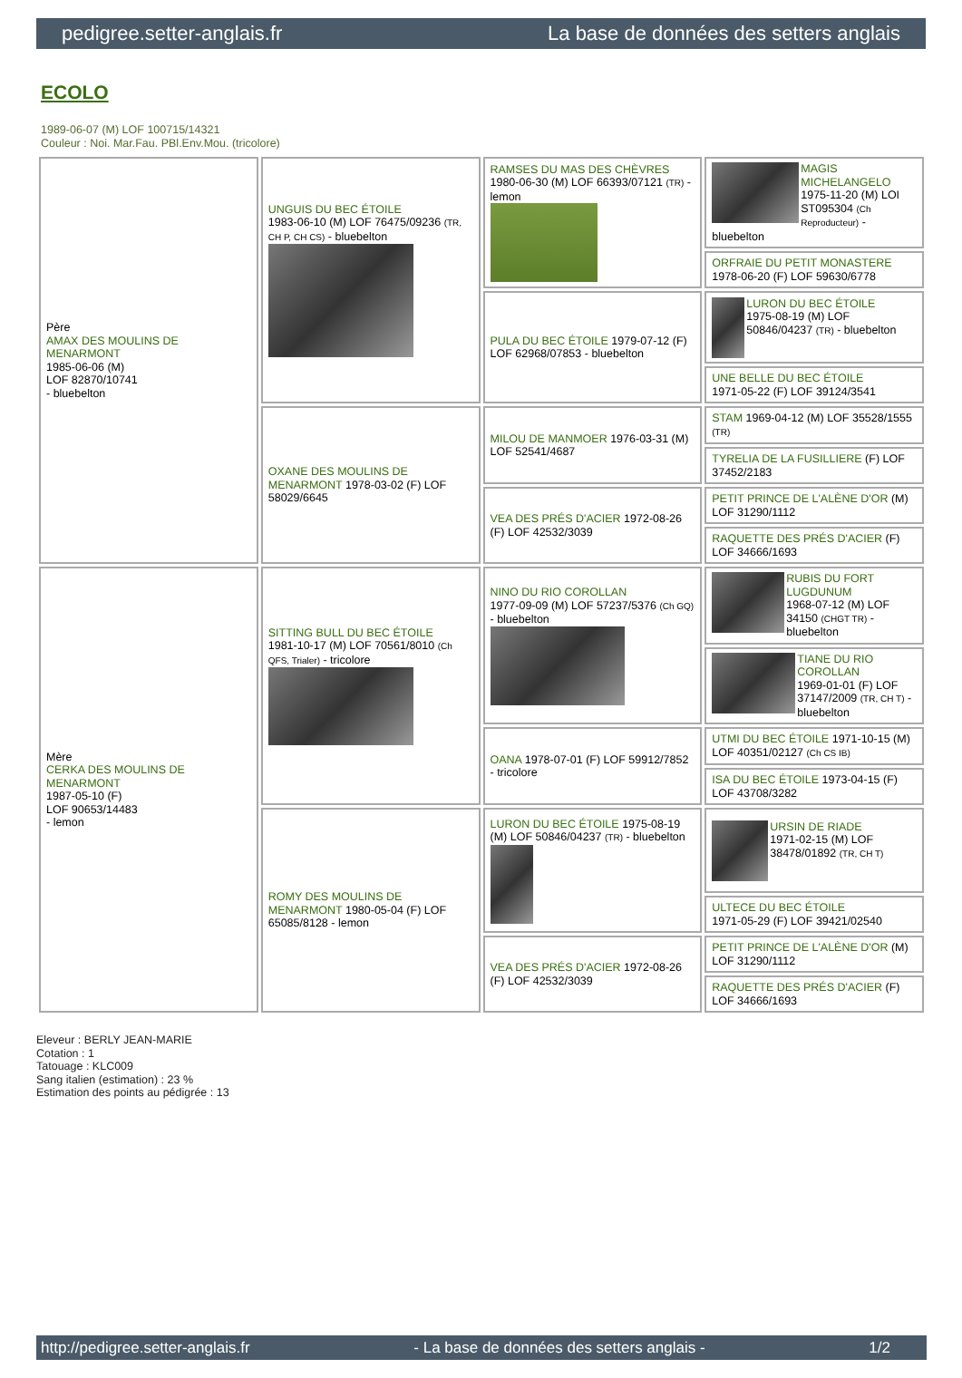pedigree.setter-anglais.fr La base de données des setters anglais
ECOLO
1989-06-07 (M) LOF 100715/14321
Couleur : Noi. Mar.Fau. PBl.Env.Mou. (tricolore)
| Père AMAX DES MOULINS DE MENARMONT 1985-06-06 (M) LOF 82870/10741 - bluebelton | UNGUIS DU BEC ÉTOILE 1983-06-10 (M) LOF 76475/09236 (TR, CH P, CH CS) - bluebelton | RAMSES DU MAS DES CHÈVRES 1980-06-30 (M) LOF 66393/07121 (TR) - lemon | MAGIS MICHELANGELO 1975-11-20 (M) LOI ST095304 (Ch Reproducteur) - bluebelton |
| | | | ORFRAIE DU PETIT MONASTERE 1978-06-20 (F) LOF 59630/6778 |
| | | PULA DU BEC ÉTOILE 1979-07-12 (F) LOF 62968/07853 - bluebelton | LURON DU BEC ÉTOILE 1975-08-19 (M) LOF 50846/04237 (TR) - bluebelton |
| | | | UNE BELLE DU BEC ÉTOILE 1971-05-22 (F) LOF 39124/3541 |
| | OXANE DES MOULINS DE MENARMONT 1978-03-02 (F) LOF 58029/6645 | MILOU DE MANMOER 1976-03-31 (M) LOF 52541/4687 | STAM 1969-04-12 (M) LOF 35528/1555 (TR) |
| | | | TYRELIA DE LA FUSILLIERE (F) LOF 37452/2183 |
| | | VEA DES PRÉS D'ACIER 1972-08-26 (F) LOF 42532/3039 | PETIT PRINCE DE L'ALÈNE D'OR (M) LOF 31290/1112 |
| | | | RAQUETTE DES PRÉS D'ACIER (F) LOF 34666/1693 |
| Mère CERKA DES MOULINS DE MENARMONT 1987-05-10 (F) LOF 90653/14483 - lemon | SITTING BULL DU BEC ÉTOILE 1981-10-17 (M) LOF 70561/8010 (Ch QFS, Trialer) - tricolore | NINO DU RIO COROLLAN 1977-09-09 (M) LOF 57237/5376 (Ch GQ) - bluebelton | RUBIS DU FORT LUGDUNUM 1968-07-12 (M) LOF 34150 (CHGT TR) - bluebelton |
| | | | TIANE DU RIO COROLLAN 1969-01-01 (F) LOF 37147/2009 (TR, CH T) - bluebelton |
| | | OANA 1978-07-01 (F) LOF 59912/7852 - tricolore | UTMI DU BEC ÉTOILE 1971-10-15 (M) LOF 40351/02127 (Ch CS IB) |
| | | | ISA DU BEC ÉTOILE 1973-04-15 (F) LOF 43708/3282 |
| | ROMY DES MOULINS DE MENARMONT 1980-05-04 (F) LOF 65085/8128 - lemon | LURON DU BEC ÉTOILE 1975-08-19 (M) LOF 50846/04237 (TR) - bluebelton | URSIN DE RIADE 1971-02-15 (M) LOF 38478/01892 (TR, CH T) |
| | | | ULTECE DU BEC ÉTOILE 1971-05-29 (F) LOF 39421/02540 |
| | | VEA DES PRÉS D'ACIER 1972-08-26 (F) LOF 42532/3039 | PETIT PRINCE DE L'ALÈNE D'OR (M) LOF 31290/1112 |
| | | | RAQUETTE DES PRÉS D'ACIER (F) LOF 34666/1693 |
Eleveur : BERLY JEAN-MARIE
Cotation : 1
Tatouage : KLC009
Sang italien (estimation) : 23 %
Estimation des points au pédigrée : 13
http://pedigree.setter-anglais.fr - La base de données des setters anglais - 1/2